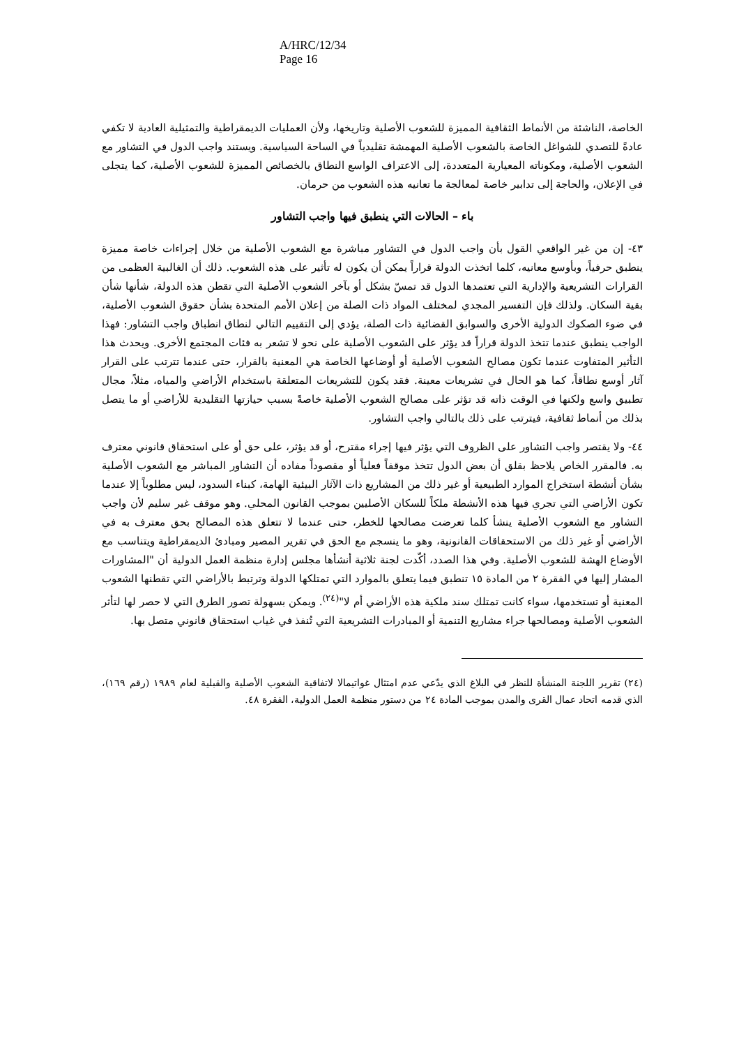A/HRC/12/34
Page 16
الخاصة، الناشئة من الأنماط الثقافية المميزة للشعوب الأصلية وتاريخها، ولأن العمليات الديمقراطية والتمثيلية العادية لا تكفي عادةً للتصدي للشواغل الخاصة بالشعوب الأصلية المهمشة تقليدياً في الساحة السياسية. ويستند واجب الدول في التشاور مع الشعوب الأصلية، ومكوناته المعيارية المتعددة، إلى الاعتراف الواسع النطاق بالخصائص المميزة للشعوب الأصلية، كما يتجلى في الإعلان، والحاجة إلى تدابير خاصة لمعالجة ما تعانيه هذه الشعوب من حرمان.
باء – الحالات التي ينطبق فيها واجب التشاور
٤٣- إن من غير الواقعي القول بأن واجب الدول في التشاور مباشرة مع الشعوب الأصلية من خلال إجراءات خاصة مميزة ينطبق حرفياً، وبأوسع معانيه، كلما اتخذت الدولة قراراً يمكن أن يكون له تأثير على هذه الشعوب. ذلك أن الغالبية العظمى من القرارات التشريعية والإدارية التي تعتمدها الدول قد تمسّ بشكل أو بآخر الشعوب الأصلية التي تقطن هذه الدولة، شأنها شأن بقية السكان. ولذلك فإن التفسير المجدي لمختلف المواد ذات الصلة من إعلان الأمم المتحدة بشأن حقوق الشعوب الأصلية، في ضوء الصكوك الدولية الأخرى والسوابق القضائية ذات الصلة، يؤدي إلى التقييم التالي لنطاق انطباق واجب التشاور: فهذا الواجب ينطبق عندما تتخذ الدولة قراراً قد يؤثر على الشعوب الأصلية على نحو لا تشعر به فئات المجتمع الأخرى. ويحدث هذا التأثير المتفاوت عندما تكون مصالح الشعوب الأصلية أو أوضاعها الخاصة هي المعنية بالقرار، حتى عندما تترتب على القرار آثار أوسع نطاقاً، كما هو الحال في تشريعات معينة. فقد يكون للتشريعات المتعلقة باستخدام الأراضي والمياه، مثلاً، مجال تطبيق واسع ولكنها في الوقت ذاته قد تؤثر على مصالح الشعوب الأصلية خاصةً بسبب حيازتها التقليدية للأراضي أو ما يتصل بذلك من أنماط ثقافية، فيترتب على ذلك بالتالي واجب التشاور.
٤٤- ولا يقتصر واجب التشاور على الظروف التي يؤثر فيها إجراء مقترح، أو قد يؤثر، على حق أو على استحقاق قانوني معترف به. فالمقرر الخاص يلاحظ بقلق أن بعض الدول تتخذ موقفاً فعلياً أو مقصوداً مفاده أن التشاور المباشر مع الشعوب الأصلية بشأن أنشطة استخراج الموارد الطبيعية أو غير ذلك من المشاريع ذات الآثار البيئية الهامة، كبناء السدود، ليس مطلوباً إلا عندما تكون الأراضي التي تجري فيها هذه الأنشطة ملكاً للسكان الأصليين بموجب القانون المحلي. وهو موقف غير سليم لأن واجب التشاور مع الشعوب الأصلية ينشأ كلما تعرضت مصالحها للخطر، حتى عندما لا تتعلق هذه المصالح بحق معترف به في الأراضي أو غير ذلك من الاستحقاقات القانونية، وهو ما ينسجم مع الحق في تقرير المصير ومبادئ الديمقراطية ويتناسب مع الأوضاع الهشة للشعوب الأصلية. وفي هذا الصدد، أكّدت لجنة ثلاثية أنشأها مجلس إدارة منظمة العمل الدولية أن "المشاورات المشار إليها في الفقرة ٢ من المادة ١٥ تنطبق فيما يتعلق بالموارد التي تمتلكها الدولة وترتبط بالأراضي التي تقطنها الشعوب المعنية أو تستخدمها، سواء كانت تمتلك سند ملكية هذه الأراضي أم لا"<sup>(٢٤)</sup>. ويمكن بسهولة تصور الطرق التي لا حصر لها لتأثر الشعوب الأصلية ومصالحها جراء مشاريع التنمية أو المبادرات التشريعية التي تُنفذ في غياب استحقاق قانوني متصل بها.
(٢٤) تقرير اللجنة المنشأة للنظر في البلاغ الذي يدّعي عدم امتثال غواتيمالا لاتفاقية الشعوب الأصلية والقبلية لعام ١٩٨٩ (رقم ١٦٩)، الذي قدمه اتحاد عمال القرى والمدن بموجب المادة ٢٤ من دستور منظمة العمل الدولية، الفقرة ٤٨.